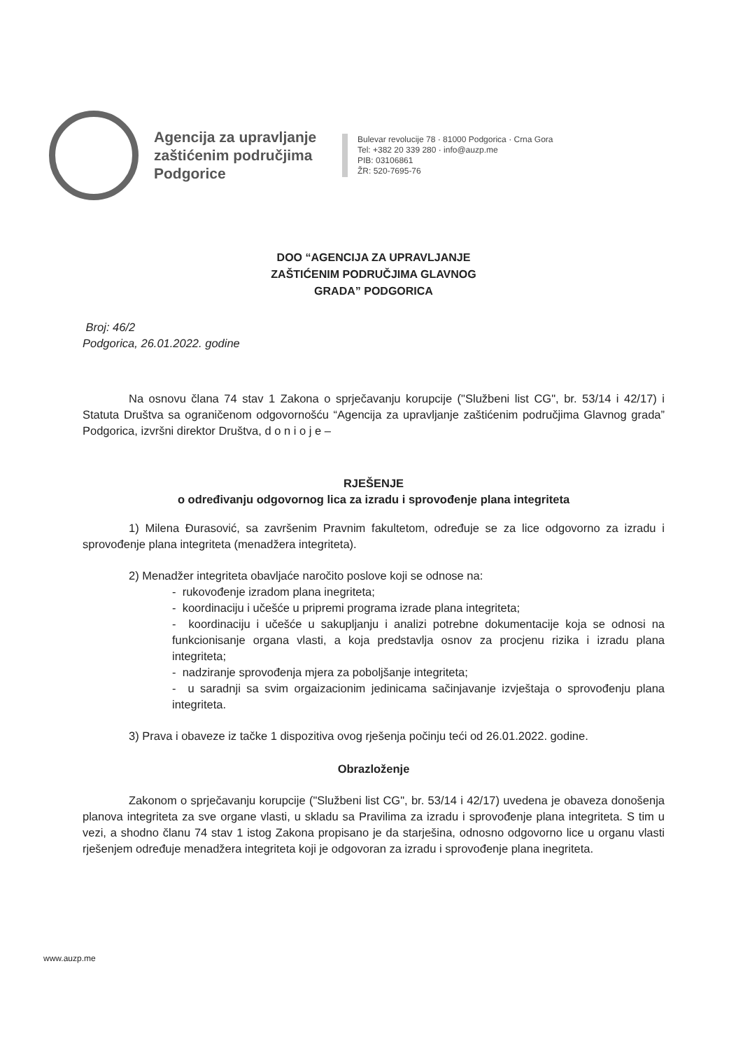Agencija za upravljanje zaštićenim područjima Podgorice
Bulevar revolucije 78 · 81000 Podgorica · Crna Gora
Tel: +382 20 339 280 · info@auzp.me
PIB: 03106861
ŽR: 520-7695-76
DOO “AGENCIJA ZA UPRAVLJANJE
ZAŠTIĆENIM PODRUČJIMA GLAVNOG
GRADA” PODGORICA
Broj: 46/2
Podgorica, 26.01.2022. godine
Na osnovu člana 74 stav 1 Zakona o sprječavanju korupcije ("Službeni list CG", br. 53/14 i 42/17) i Statuta Društva sa ograničenom odgovornošću “Agencija za upravljanje zaštićenim područjima Glavnog grada” Podgorica, izvršni direktor Društva, d o n i o j e –
RJEŠENJE
o određivanju odgovornog lica za izradu i sprovođenje plana integriteta
1) Milena Đurasović, sa završenim Pravnim fakultetom, određuje se za lice odgovorno za izradu i sprovođenje plana integriteta (menadžera integriteta).
2) Menadžer integriteta obavljaće naročito poslove koji se odnose na:
- rukovođenje izradom plana inegriteta;
- koordinaciju i učešće u pripremi programa izrade plana integriteta;
- koordinaciju i učešće u sakupljanju i analizi potrebne dokumentacije koja se odnosi na funkcionisanje organa vlasti, a koja predstavlja osnov za procjenu rizika i izradu plana integriteta;
- nadziranje sprovođenja mjera za poboljšanje integriteta;
- u saradnji sa svim orgaizacionim jedinicama sačinjavanje izvještaja o sprovođenju plana integriteta.
3) Prava i obaveze iz tačke 1 dispozitiva ovog rješenja počinju teći od 26.01.2022. godine.
Obrazloženje
Zakonom o sprječavanju korupcije ("Službeni list CG", br. 53/14 i 42/17) uvedena je obaveza donošenja planova integriteta za sve organe vlasti, u skladu sa Pravilima za izradu i sprovođenje plana integriteta. S tim u vezi, a shodno članu 74 stav 1 istog Zakona propisano je da starješina, odnosno odgovorno lice u organu vlasti rješenjem određuje menadžera integriteta koji je odgovoran za izradu i sprovođenje plana inegriteta.
www.auzp.me